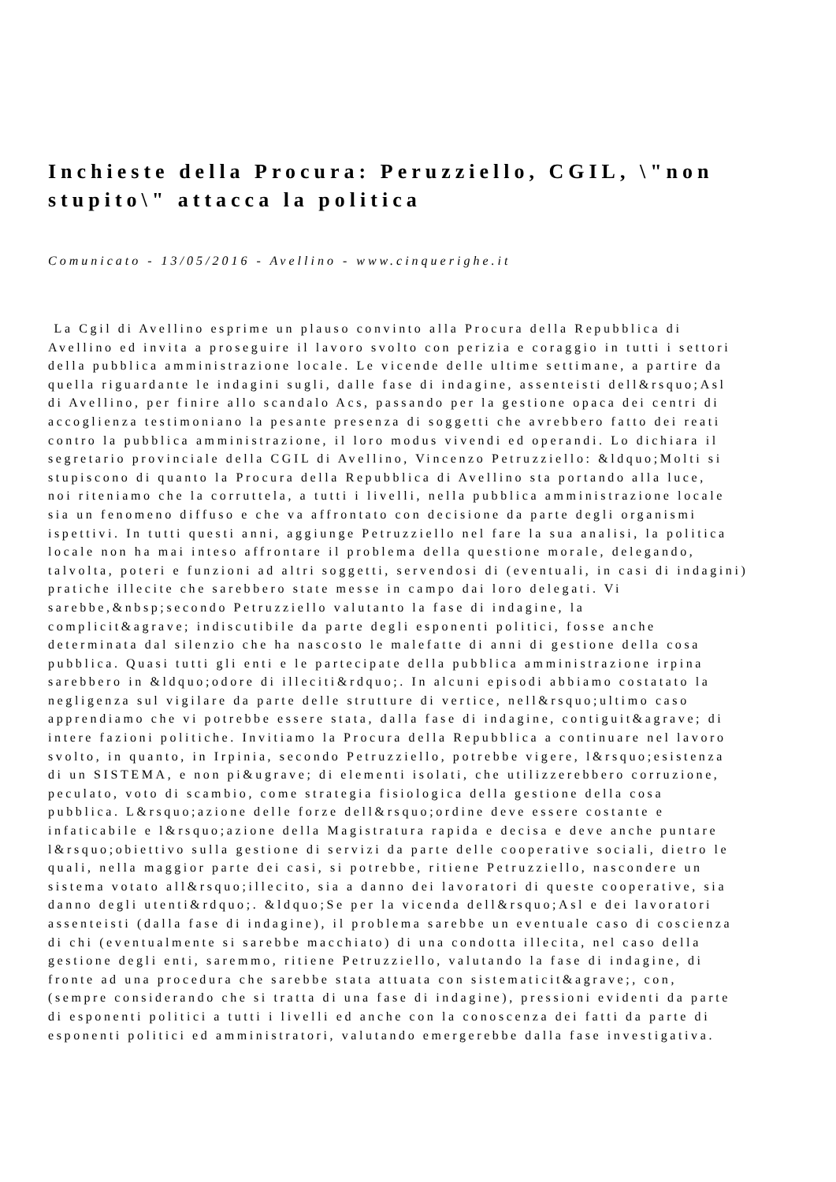Inchieste della Procura: Peruzziello, CGIL, \"non stupito\" attacca la politica
Comunicato - 13/05/2016 - Avellino - www.cinquerighe.it
La Cgil di Avellino esprime un plauso convinto alla Procura della Repubblica di Avellino ed invita a proseguire il lavoro svolto con perizia e coraggio in tutti i settori della pubblica amministrazione locale. Le vicende delle ultime settimane, a partire da quella riguardante le indagini sugli, dalle fase di indagine, assenteisti dell&rsquo;Asl di Avellino, per finire allo scandalo Acs, passando per la gestione opaca dei centri di accoglienza testimoniano la pesante presenza di soggetti che avrebbero fatto dei reati contro la pubblica amministrazione, il loro modus vivendi ed operandi. Lo dichiara il segretario provinciale della CGIL di Avellino, Vincenzo Petruzziello: &ldquo;Molti si stupiscono di quanto la Procura della Repubblica di Avellino sta portando alla luce, noi riteniamo che la corruttela, a tutti i livelli, nella pubblica amministrazione locale sia un fenomeno diffuso e che va affrontato con decisione da parte degli organismi ispettivi. In tutti questi anni, aggiunge Petruzziello nel fare la sua analisi, la politica locale non ha mai inteso affrontare il problema della questione morale, delegando, talvolta, poteri e funzioni ad altri soggetti, servendosi di (eventuali, in casi di indagini) pratiche illecite che sarebbero state messe in campo dai loro delegati. Vi sarebbe,&nbsp;secondo Petruzziello valutanto la fase di indagine, la complicit&agrave; indiscutibile da parte degli esponenti politici, fosse anche determinata dal silenzio che ha nascosto le malefatte di anni di gestione della cosa pubblica. Quasi tutti gli enti e le partecipate della pubblica amministrazione irpina sarebbero in &ldquo;odore di illeciti&rdquo;. In alcuni episodi abbiamo costatato la negligenza sul vigilare da parte delle strutture di vertice, nell&rsquo;ultimo caso apprendiamo che vi potrebbe essere stata, dalla fase di indagine, contiguit&agrave; di intere fazioni politiche. Invitiamo la Procura della Repubblica a continuare nel lavoro svolto, in quanto, in Irpinia, secondo Petruzziello, potrebbe vigere, l&rsquo;esistenza di un SISTEMA, e non pi&ugrave; di elementi isolati, che utilizzerebbero corruzione, peculato, voto di scambio, come strategia fisiologica della gestione della cosa pubblica. L&rsquo;azione delle forze dell&rsquo;ordine deve essere costante e infaticabile e l&rsquo;azione della Magistratura rapida e decisa e deve anche puntare l&rsquo;obiettivo sulla gestione di servizi da parte delle cooperative sociali, dietro le quali, nella maggior parte dei casi, si potrebbe, ritiene Petruzziello, nascondere un sistema votato all&rsquo;illecito, sia a danno dei lavoratori di queste cooperative, sia danno degli utenti&rdquo;. &ldquo;Se per la vicenda dell&rsquo;Asl e dei lavoratori assenteisti (dalla fase di indagine), il problema sarebbe un eventuale caso di coscienza di chi (eventualmente si sarebbe macchiato) di una condotta illecita, nel caso della gestione degli enti, saremmo, ritiene Petruzziello, valutando la fase di indagine, di fronte ad una procedura che sarebbe stata attuata con sistematicit&agrave;, con, (sempre considerando che si tratta di una fase di indagine), pressioni evidenti da parte di esponenti politici a tutti i livelli ed anche con la conoscenza dei fatti da parte di esponenti politici ed amministratori, valutando emergerebbe dalla fase investigativa.